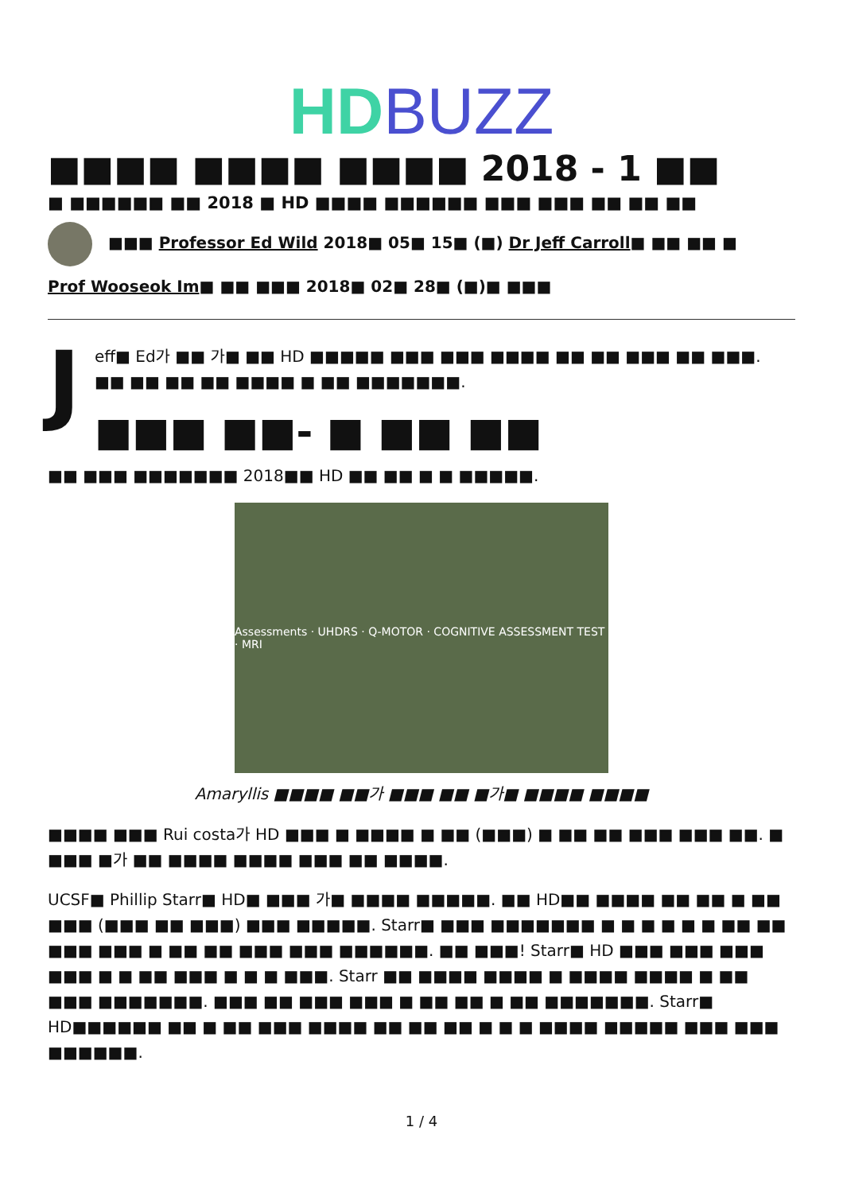HD BUZZ
■■■■ ■■■■ ■■■■ 2018 - 1 ■■
■ ■■■■■■ ■■ 2018 ■ HD ■■■■ ■■■■■■ ■■■ ■■■ ■■ ■■ ■■
■■■ Professor Ed Wild 2018■ 05■ 15■ (■) Dr Jeff Carroll■ ■■ ■■ ■
Prof Wooseok Im■ ■■ ■■■ 2018■ 02■ 28■ (■)■ ■■■
J
eff■ Ed가 ■■ 가■ ■■ HD ■■■■■ ■■■ ■■■ ■■■■ ■■ ■■ ■■■ ■■ ■■■. ■■ ■■ ■■ ■■ ■■■■ ■ ■■ ■■■■■■■.
■■■ ■■- ■ ■■ ■■
■■ ■■■ ■■■■■■■ 2018■■ HD ■■ ■■ ■ ■ ■■■■■.
Assessments · UHDRS · Q-MOTOR · COGNITIVE ASSESSMENT TEST · MRI
Amaryllis ■■■■ ■■가 ■■■ ■■ ■가■ ■■■■ ■■■■
■■■■ ■■■ Rui costa가 HD ■■■ ■ ■■■■ ■ ■■ (■■■) ■ ■■ ■■ ■■■ ■■■ ■■. ■ ■■■ ■가 ■■ ■■■■ ■■■■ ■■■ ■■ ■■■■.
UCSF■ Phillip Starr■ HD■ ■■■ 가■ ■■■■ ■■■■■. ■■ HD■■ ■■■■ ■■ ■■ ■ ■■ ■■■ (■■■ ■■ ■■■) ■■■ ■■■■■. Starr■ ■■■ ■■■■■■■ ■ ■ ■ ■ ■ ■ ■■ ■■ ■■■ ■■■ ■ ■■ ■■ ■■■ ■■■ ■■■■■■. ■■ ■■■! Starr■ HD ■■■ ■■■ ■■■ ■■■ ■ ■ ■■ ■■■ ■ ■ ■ ■■■. Starr ■■ ■■■■ ■■■■ ■ ■■■■ ■■■■ ■ ■■ ■■■ ■■■■■■■. ■■■ ■■ ■■■ ■■■ ■ ■■ ■■ ■ ■■ ■■■■■■■. Starr■ HD■■■■■■ ■■ ■ ■■ ■■■ ■■■■ ■■ ■■ ■■ ■ ■ ■ ■■■■ ■■■■■ ■■■ ■■■ ■■■■■■.
1 / 4